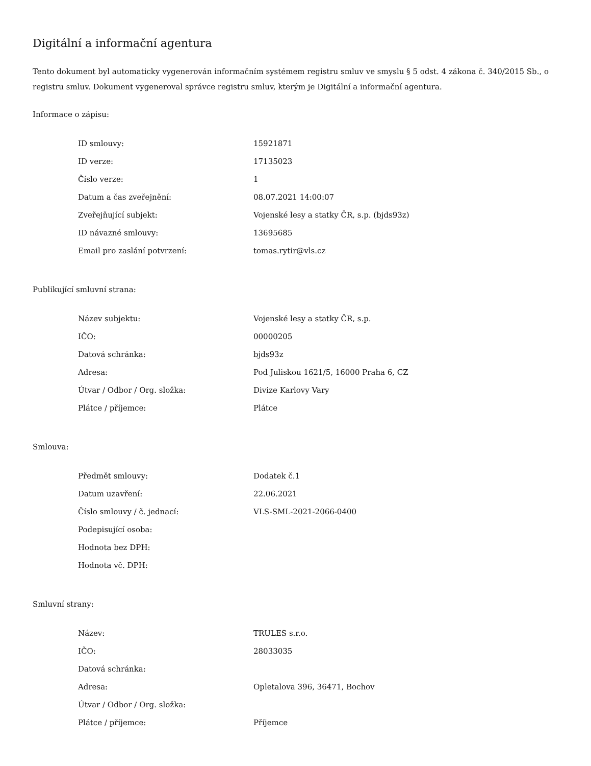Digitální a informační agentura
Tento dokument byl automaticky vygenerován informačním systémem registru smluv ve smyslu § 5 odst. 4 zákona č. 340/2015 Sb., o registru smluv. Dokument vygeneroval správce registru smluv, kterým je Digitální a informační agentura.
Informace o zápisu:
| ID smlouvy: | 15921871 |
| ID verze: | 17135023 |
| Číslo verze: | 1 |
| Datum a čas zveřejnění: | 08.07.2021 14:00:07 |
| Zveřejňující subjekt: | Vojenské lesy a statky ČR, s.p. (bjds93z) |
| ID návazné smlouvy: | 13695685 |
| Email pro zaslání potvrzení: | tomas.rytir@vls.cz |
Publikující smluvní strana:
| Název subjektu: | Vojenské lesy a statky ČR, s.p. |
| IČO: | 00000205 |
| Datová schránka: | bjds93z |
| Adresa: | Pod Juliskou 1621/5, 16000 Praha 6, CZ |
| Útvar / Odbor / Org. složka: | Divize Karlovy Vary |
| Plátce / příjemce: | Plátce |
Smlouva:
| Předmět smlouvy: | Dodatek č.1 |
| Datum uzavření: | 22.06.2021 |
| Číslo smlouvy / č. jednací: | VLS-SML-2021-2066-0400 |
| Podepisující osoba: | |
| Hodnota bez DPH: | |
| Hodnota vč. DPH: | |
Smluvní strany:
| Název: | TRULES s.r.o. |
| IČO: | 28033035 |
| Datová schránka: | |
| Adresa: | Opletalova 396, 36471, Bochov |
| Útvar / Odbor / Org. složka: | |
| Plátce / příjemce: | Příjemce |